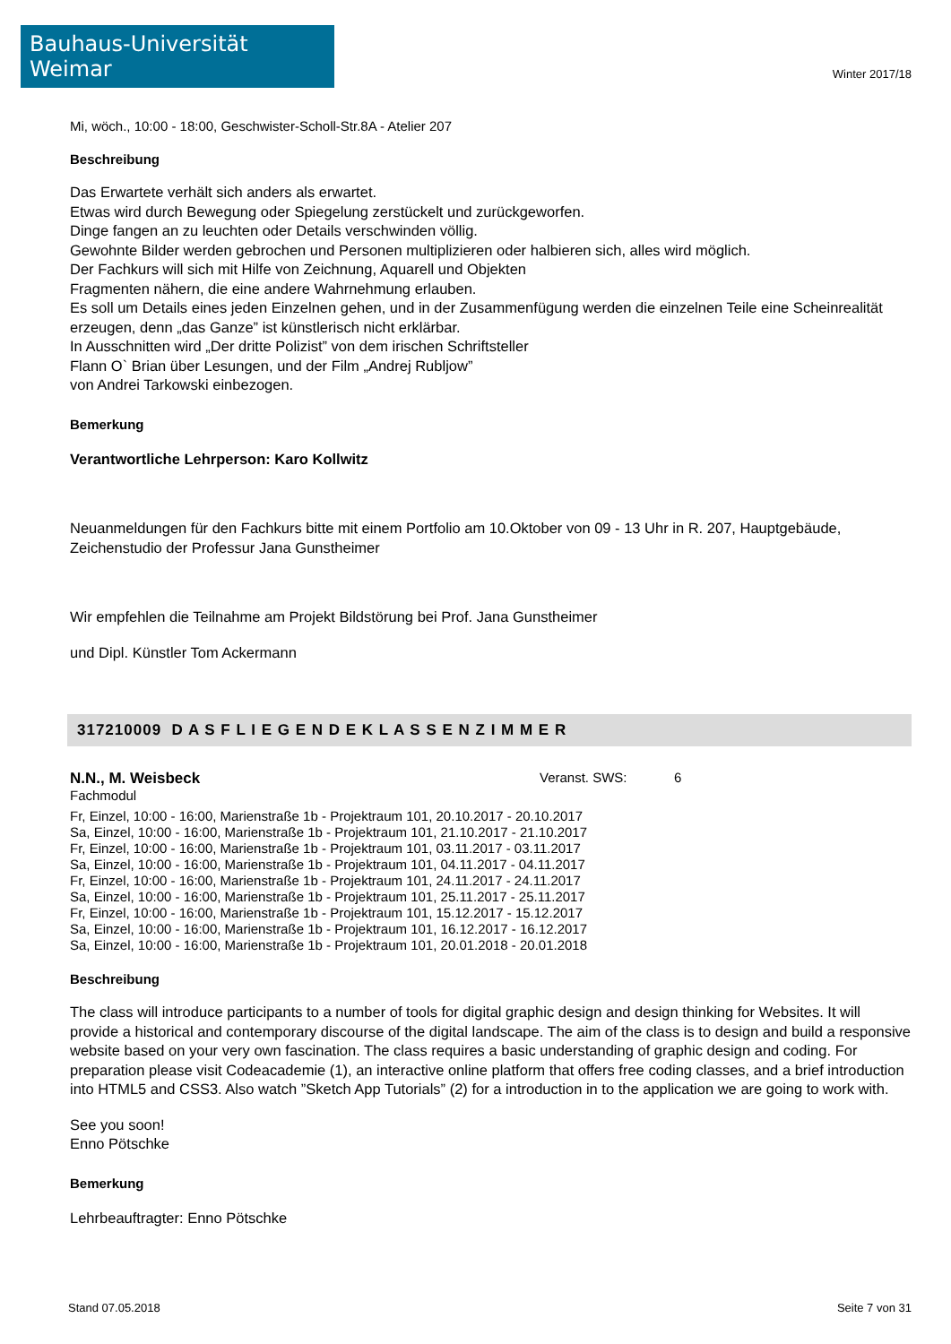Bauhaus-Universität Weimar
Winter 2017/18
Mi, wöch., 10:00 - 18:00, Geschwister-Scholl-Str.8A - Atelier 207
Beschreibung
Das Erwartete verhält sich anders als erwartet.
Etwas wird durch Bewegung oder Spiegelung zerstückelt und zurückgeworfen.
Dinge fangen an zu leuchten oder Details verschwinden völlig.
Gewohnte Bilder werden gebrochen und Personen multiplizieren oder halbieren sich, alles wird möglich.
Der Fachkurs will sich mit Hilfe von Zeichnung, Aquarell und Objekten
Fragmenten nähern, die eine andere Wahrnehmung erlauben.
Es soll um Details eines jeden Einzelnen gehen, und in der Zusammenfügung werden die einzelnen Teile eine Scheinrealität erzeugen, denn „das Ganze” ist künstlerisch nicht erklärbar.
In Ausschnitten wird „Der dritte Polizist” von dem irischen Schriftsteller
Flann O` Brian über Lesungen, und der Film „Andrej Rubljow”
von Andrei Tarkowski einbezogen.
Bemerkung
Verantwortliche Lehrperson: Karo Kollwitz
Neuanmeldungen für den Fachkurs bitte mit einem Portfolio am 10.Oktober von 09 - 13 Uhr in R. 207, Hauptgebäude, Zeichenstudio der Professur Jana Gunstheimer
Wir empfehlen die Teilnahme am Projekt Bildstörung bei Prof. Jana Gunstheimer
und Dipl. Künstler Tom Ackermann
317210009 D A S F L I E G E N D E K L A S S E N Z I M M E R
N.N., M. Weisbeck Veranst. SWS: 6
Fachmodul
Fr, Einzel, 10:00 - 16:00, Marienstraße 1b - Projektraum 101, 20.10.2017 - 20.10.2017
Sa, Einzel, 10:00 - 16:00, Marienstraße 1b - Projektraum 101, 21.10.2017 - 21.10.2017
Fr, Einzel, 10:00 - 16:00, Marienstraße 1b - Projektraum 101, 03.11.2017 - 03.11.2017
Sa, Einzel, 10:00 - 16:00, Marienstraße 1b - Projektraum 101, 04.11.2017 - 04.11.2017
Fr, Einzel, 10:00 - 16:00, Marienstraße 1b - Projektraum 101, 24.11.2017 - 24.11.2017
Sa, Einzel, 10:00 - 16:00, Marienstraße 1b - Projektraum 101, 25.11.2017 - 25.11.2017
Fr, Einzel, 10:00 - 16:00, Marienstraße 1b - Projektraum 101, 15.12.2017 - 15.12.2017
Sa, Einzel, 10:00 - 16:00, Marienstraße 1b - Projektraum 101, 16.12.2017 - 16.12.2017
Sa, Einzel, 10:00 - 16:00, Marienstraße 1b - Projektraum 101, 20.01.2018 - 20.01.2018
Beschreibung
The class will introduce participants to a number of tools for digital graphic design and design thinking for Websites. It will provide a historical and contemporary discourse of the digital landscape. The aim of the class is to design and build a responsive website based on your very own fascination. The class requires a basic understanding of graphic design and coding. For preparation please visit Codeacademie (1), an interactive online platform that offers free coding classes, and a brief introduction into HTML5 and CSS3. Also watch ”Sketch App Tutorials” (2) for a introduction in to the application we are going to work with.
See you soon!
Enno Pötschke
Bemerkung
Lehrbeauftragter: Enno Pötschke
Stand 07.05.2018 Seite 7 von 31